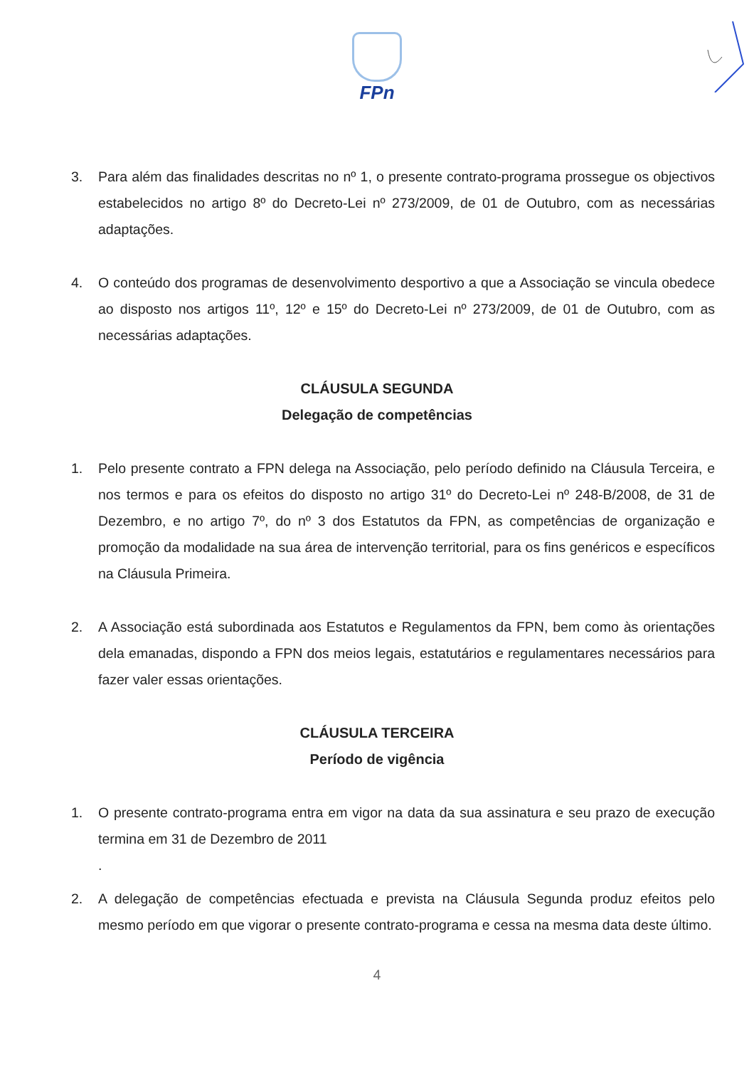FPn
3. Para além das finalidades descritas no nº 1, o presente contrato-programa prossegue os objectivos estabelecidos no artigo 8º do Decreto-Lei nº 273/2009, de 01 de Outubro, com as necessárias adaptações.
4. O conteúdo dos programas de desenvolvimento desportivo a que a Associação se vincula obedece ao disposto nos artigos 11º, 12º e 15º do Decreto-Lei nº 273/2009, de 01 de Outubro, com as necessárias adaptações.
CLÁUSULA SEGUNDA
Delegação de competências
1. Pelo presente contrato a FPN delega na Associação, pelo período definido na Cláusula Terceira, e nos termos e para os efeitos do disposto no artigo 31º do Decreto-Lei nº 248-B/2008, de 31 de Dezembro, e no artigo 7º, do nº 3 dos Estatutos da FPN, as competências de organização e promoção da modalidade na sua área de intervenção territorial, para os fins genéricos e específicos na Cláusula Primeira.
2. A Associação está subordinada aos Estatutos e Regulamentos da FPN, bem como às orientações dela emanadas, dispondo a FPN dos meios legais, estatutários e regulamentares necessários para fazer valer essas orientações.
CLÁUSULA TERCEIRA
Período de vigência
1. O presente contrato-programa entra em vigor na data da sua assinatura e seu prazo de execução termina em 31 de Dezembro de 2011
.
2. A delegação de competências efectuada e prevista na Cláusula Segunda produz efeitos pelo mesmo período em que vigorar o presente contrato-programa e cessa na mesma data deste último.
4